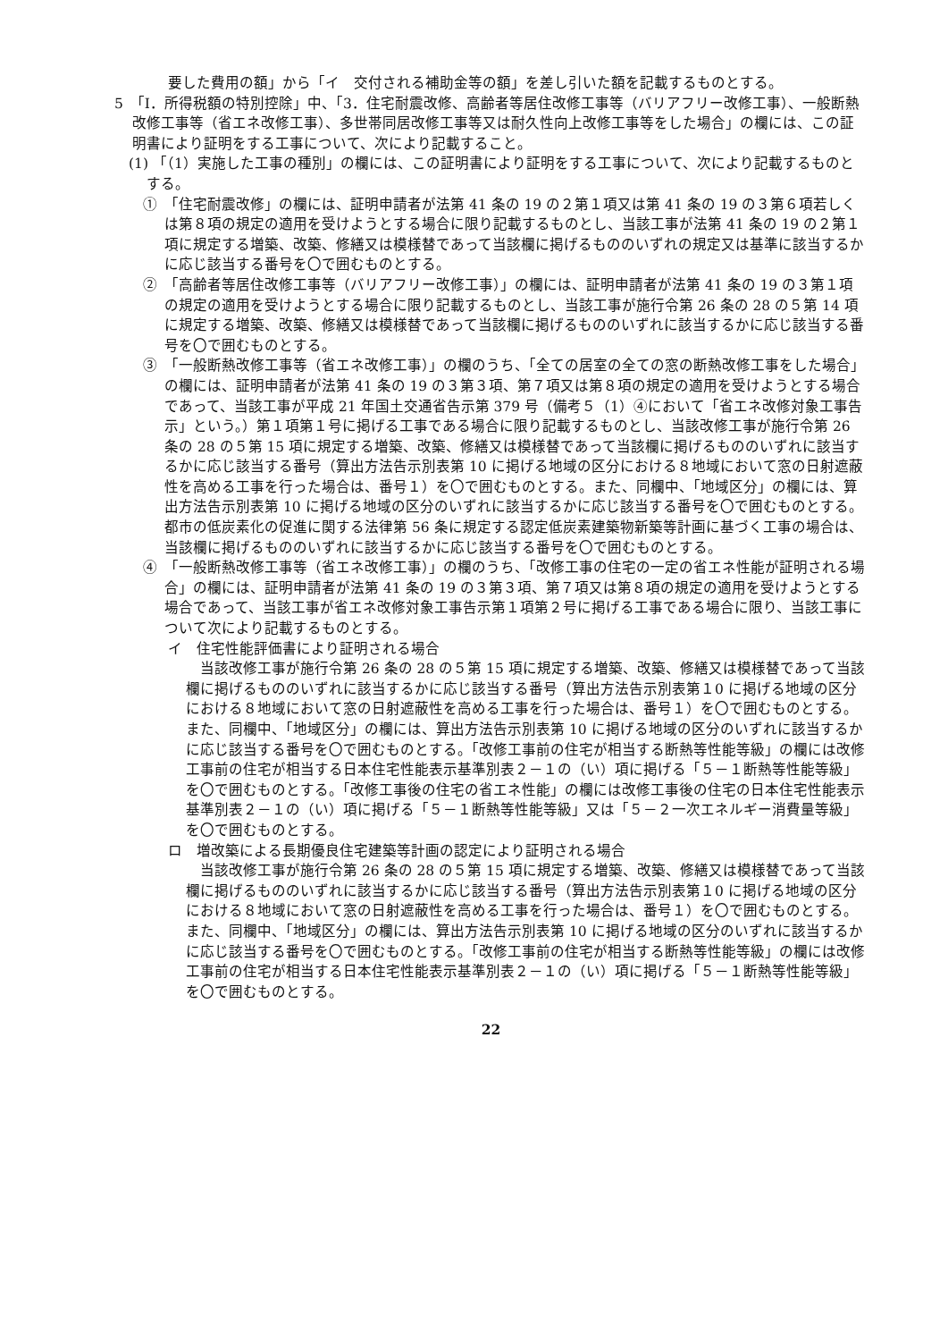要した費用の額」から「イ　交付される補助金等の額」を差し引いた額を記載するものとする。
5　「Ⅰ．所得税額の特別控除」中、「3．住宅耐震改修、高齢者等居住改修工事等（バリアフリー改修工事）、一般断熱改修工事等（省エネ改修工事）、多世帯同居改修工事等又は耐久性向上改修工事等をした場合」の欄には、この証明書により証明をする工事について、次により記載すること。
(1) 「（1）実施した工事の種別」の欄には、この証明書により証明をする工事について、次により記載するものとする。
①　「住宅耐震改修」の欄には、証明申請者が法第 41 条の 19 の２第１項又は第 41 条の 19 の３第６項若しくは第８項の規定の適用を受けようとする場合に限り記載するものとし、当該工事が法第 41 条の 19 の２第１項に規定する増築、改築、修繕又は模様替であって当該欄に掲げるもののいずれの規定又は基準に該当するかに応じ該当する番号を〇で囲むものとする。
②　「高齢者等居住改修工事等（バリアフリー改修工事）」の欄には、証明申請者が法第 41 条の 19 の３第１項の規定の適用を受けようとする場合に限り記載するものとし、当該工事が施行令第 26 条の 28 の５第 14 項に規定する増築、改築、修繕又は模様替であって当該欄に掲げるもののいずれに該当するかに応じ該当する番号を〇で囲むものとする。
③　「一般断熱改修工事等（省エネ改修工事）」の欄のうち、「全ての居室の全ての窓の断熱改修工事をした場合」の欄には、証明申請者が法第 41 条の 19 の３第３項、第７項又は第８項の規定の適用を受けようとする場合であって、当該工事が平成 21 年国土交通省告示第 379 号（備考５（1）④において「省エネ改修対象工事告示」という。）第１項第１号に掲げる工事である場合に限り記載するものとし、当該改修工事が施行令第 26 条の 28 の５第 15 項に規定する増築、改築、修繕又は模様替であって当該欄に掲げるもののいずれに該当するかに応じ該当する番号（算出方法告示別表第 10 に掲げる地域の区分における８地域において窓の日射遮蔽性を高める工事を行った場合は、番号１）を〇で囲むものとする。また、同欄中、「地域区分」の欄には、算出方法告示別表第 10 に掲げる地域の区分のいずれに該当するかに応じ該当する番号を〇で囲むものとする。都市の低炭素化の促進に関する法律第 56 条に規定する認定低炭素建築物新築等計画に基づく工事の場合は、当該欄に掲げるもののいずれに該当するかに応じ該当する番号を〇で囲むものとする。
④　「一般断熱改修工事等（省エネ改修工事）」の欄のうち、「改修工事の住宅の一定の省エネ性能が証明される場合」の欄には、証明申請者が法第 41 条の 19 の３第３項、第７項又は第８項の規定の適用を受けようとする場合であって、当該工事が省エネ改修対象工事告示第１項第２号に掲げる工事である場合に限り、当該工事について次により記載するものとする。
イ　住宅性能評価書により証明される場合
当該改修工事が施行令第 26 条の 28 の５第 15 項に規定する増築、改築、修繕又は模様替であって当該欄に掲げるもののいずれに該当するかに応じ該当する番号（算出方法告示別表第１0 に掲げる地域の区分における８地域において窓の日射遮蔽性を高める工事を行った場合は、番号１）を〇で囲むものとする。また、同欄中、「地域区分」の欄には、算出方法告示別表第 10 に掲げる地域の区分のいずれに該当するかに応じ該当する番号を〇で囲むものとする。「改修工事前の住宅が相当する断熱等性能等級」の欄には改修工事前の住宅が相当する日本住宅性能表示基準別表２－１の（い）項に掲げる「５－１断熱等性能等級」を〇で囲むものとする。「改修工事後の住宅の省エネ性能」の欄には改修工事後の住宅の日本住宅性能表示基準別表２－１の（い）項に掲げる「５－１断熱等性能等級」又は「５－２一次エネルギー消費量等級」を〇で囲むものとする。
ロ　増改築による長期優良住宅建築等計画の認定により証明される場合
当該改修工事が施行令第 26 条の 28 の５第 15 項に規定する増築、改築、修繕又は模様替であって当該欄に掲げるもののいずれに該当するかに応じ該当する番号（算出方法告示別表第１0 に掲げる地域の区分における８地域において窓の日射遮蔽性を高める工事を行った場合は、番号１）を〇で囲むものとする。また、同欄中、「地域区分」の欄には、算出方法告示別表第 10 に掲げる地域の区分のいずれに該当するかに応じ該当する番号を〇で囲むものとする。「改修工事前の住宅が相当する断熱等性能等級」の欄には改修工事前の住宅が相当する日本住宅性能表示基準別表２－１の（い）項に掲げる「５－１断熱等性能等級」を〇で囲むものとする。
22